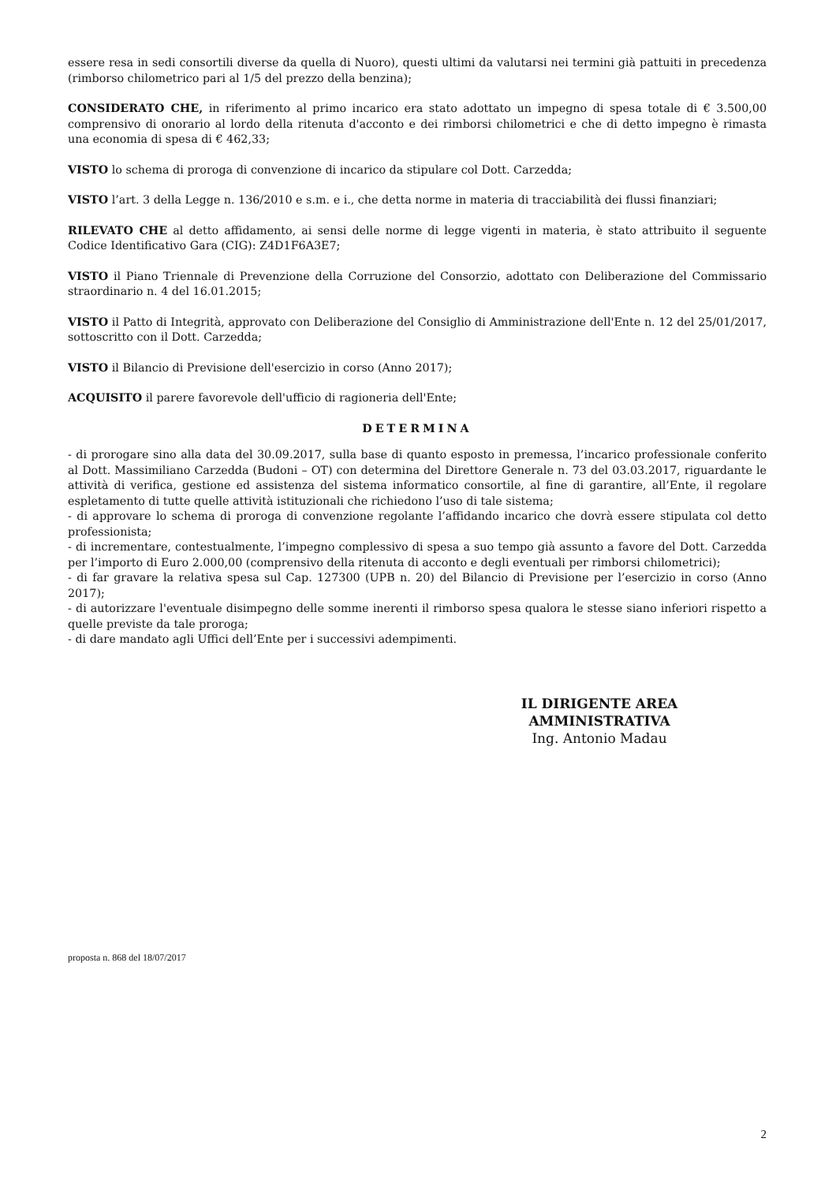essere resa in sedi consortili diverse da quella di Nuoro), questi ultimi da valutarsi nei termini già pattuiti in precedenza (rimborso chilometrico pari al 1/5 del prezzo della benzina);
CONSIDERATO CHE, in riferimento al primo incarico era stato adottato un impegno di spesa totale di € 3.500,00 comprensivo di onorario al lordo della ritenuta d'acconto e dei rimborsi chilometrici e che di detto impegno è rimasta una economia di spesa di € 462,33;
VISTO lo schema di proroga di convenzione di incarico da stipulare col Dott. Carzedda;
VISTO l’art. 3 della Legge n. 136/2010 e s.m. e i., che detta norme in materia di tracciabilità dei flussi finanziari;
RILEVATO CHE al detto affidamento, ai sensi delle norme di legge vigenti in materia, è stato attribuito il seguente Codice Identificativo Gara (CIG): Z4D1F6A3E7;
VISTO il Piano Triennale di Prevenzione della Corruzione del Consorzio, adottato con Deliberazione del Commissario straordinario n. 4 del 16.01.2015;
VISTO il Patto di Integrità, approvato con Deliberazione del Consiglio di Amministrazione dell'Ente n. 12 del 25/01/2017, sottoscritto con il Dott. Carzedda;
VISTO il Bilancio di Previsione dell'esercizio in corso (Anno 2017);
ACQUISITO il parere favorevole dell'ufficio di ragioneria dell'Ente;
DETERMINA
- di prorogare sino alla data del 30.09.2017, sulla base di quanto esposto in premessa, l’incarico professionale conferito al Dott. Massimiliano Carzedda (Budoni – OT) con determina del Direttore Generale n. 73 del 03.03.2017, riguardante le attività di verifica, gestione ed assistenza del sistema informatico consortile, al fine di garantire, all’Ente, il regolare espletamento di tutte quelle attività istituzionali che richiedono l’uso di tale sistema;
- di approvare lo schema di proroga di convenzione regolante l’affidando incarico che dovrà essere stipulata col detto professionista;
- di incrementare, contestualmente, l’impegno complessivo di spesa a suo tempo già assunto a favore del Dott. Carzedda per l’importo di Euro 2.000,00 (comprensivo della ritenuta di acconto e degli eventuali per rimborsi chilometrici);
- di far gravare la relativa spesa sul Cap. 127300 (UPB n. 20) del Bilancio di Previsione per l’esercizio in corso (Anno 2017);
- di autorizzare l'eventuale disimpegno delle somme inerenti il rimborso spesa qualora le stesse siano inferiori rispetto a quelle previste da tale proroga;
- di dare mandato agli Uffici dell’Ente per i successivi adempimenti.
IL DIRIGENTE AREA AMMINISTRATIVA
Ing. Antonio Madau
proposta n. 868 del 18/07/2017
2